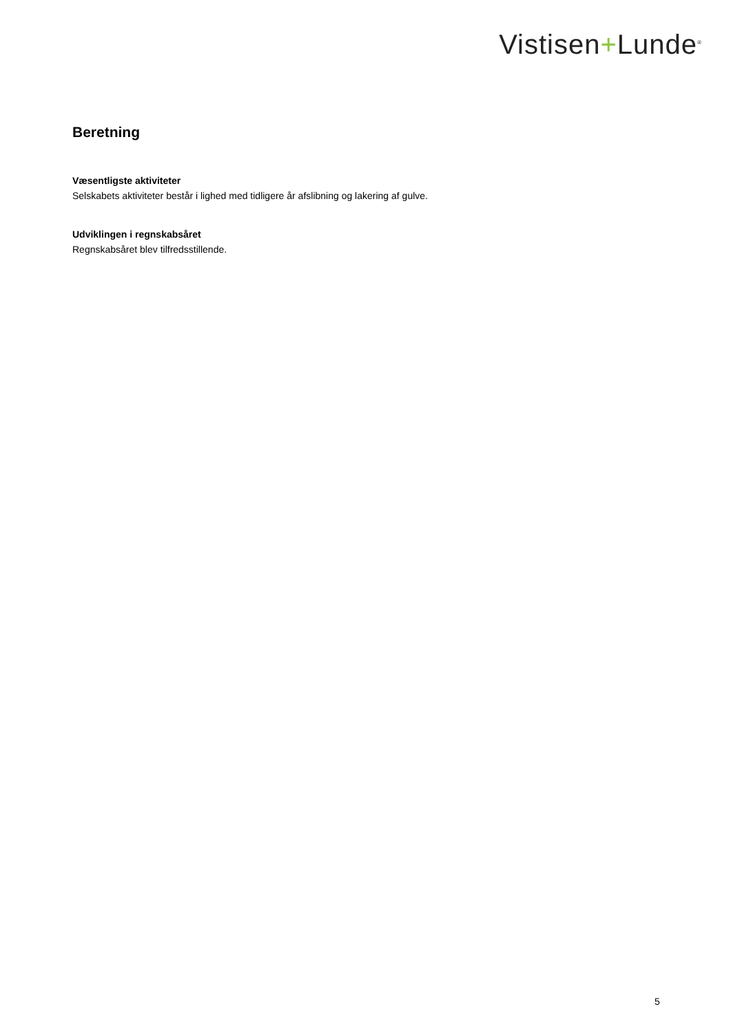Vistisen+Lunde<sup>®</sup>
Beretning
Væsentligste aktiviteter
Selskabets aktiviteter består i lighed med tidligere år afslibning og lakering af gulve.
Udviklingen i regnskabsåret
Regnskabsåret blev tilfredsstillende.
5